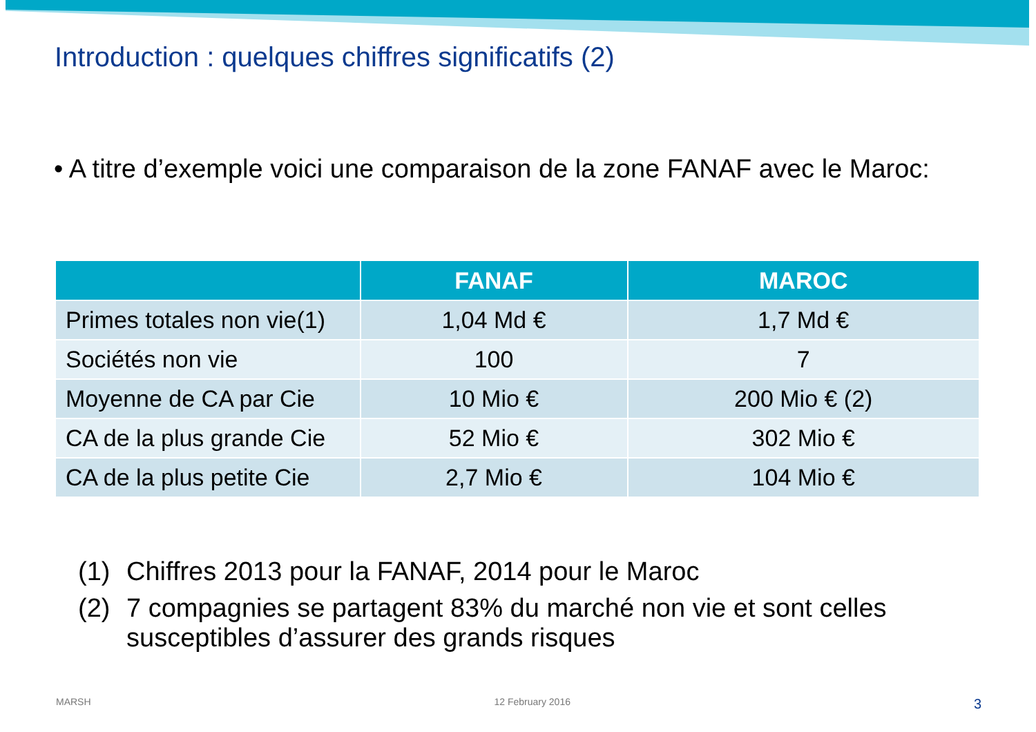Introduction : quelques chiffres significatifs (2)
• A titre d’exemple voici une comparaison de la zone FANAF avec le Maroc:
| | FANAF | MAROC |
| --- | --- | --- |
| Primes totales non vie(1) | 1,04 Md € | 1,7 Md € |
| Sociétés non vie | 100 | 7 |
| Moyenne de CA par Cie | 10 Mio € | 200 Mio € (2) |
| CA de la plus grande Cie | 52 Mio € | 302 Mio € |
| CA de la plus petite Cie | 2,7 Mio € | 104 Mio € |
(1) Chiffres 2013 pour la FANAF, 2014 pour le Maroc
(2) 7 compagnies se partagent 83% du marché non vie et sont celles susceptibles d’assurer des grands risques
MARSH 12 February 2016 3